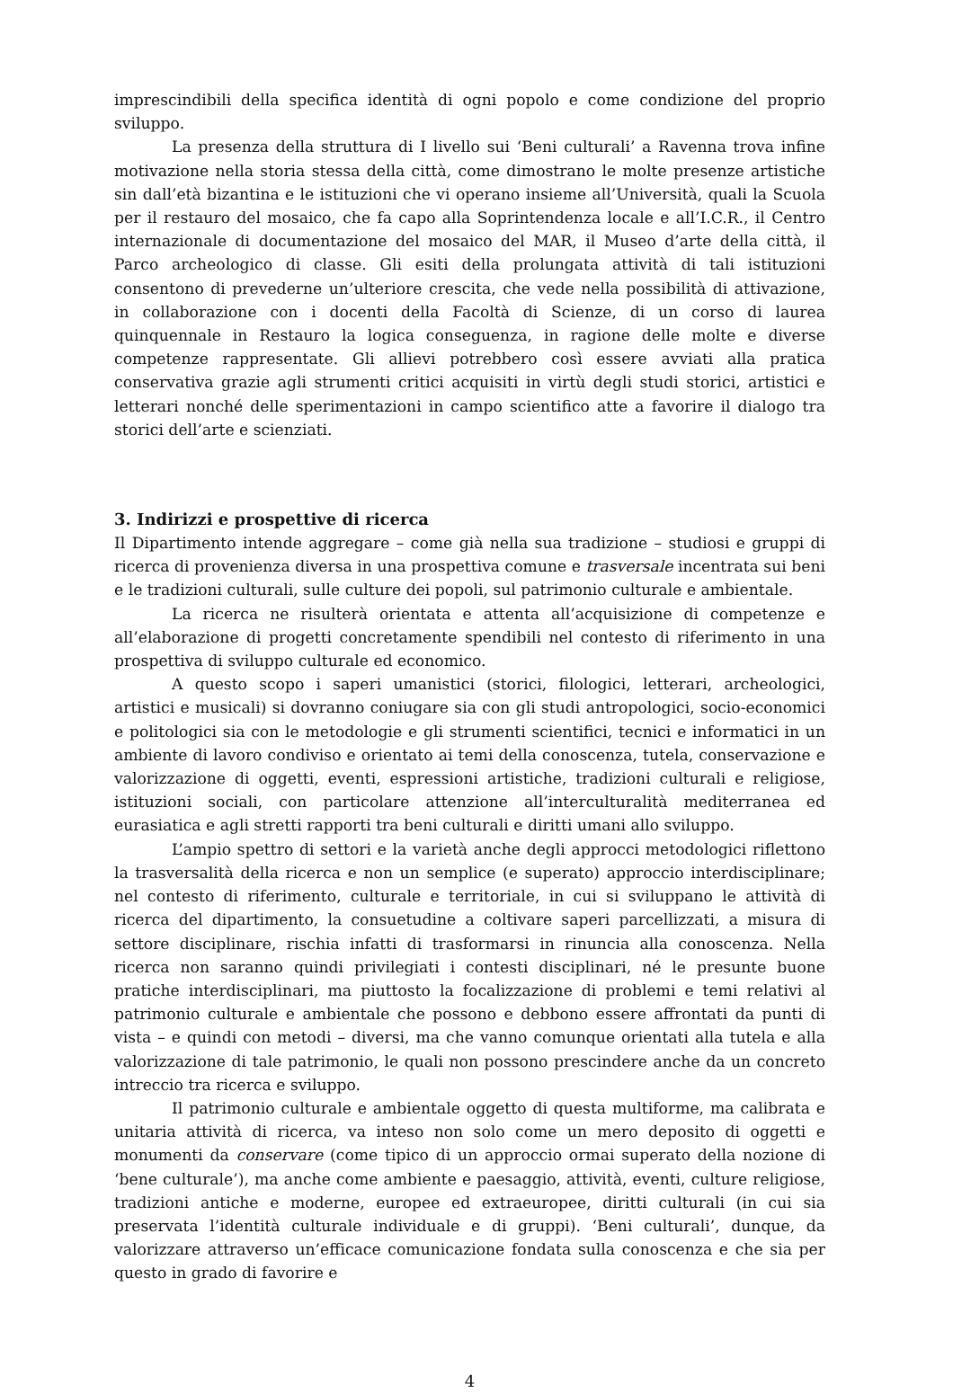imprescindibili della specifica identità di ogni popolo e come condizione del proprio sviluppo.
La presenza della struttura di I livello sui ‘Beni culturali’ a Ravenna trova infine motivazione nella storia stessa della città, come dimostrano le molte presenze artistiche sin dall’età bizantina e le istituzioni che vi operano insieme all’Università, quali la Scuola per il restauro del mosaico, che fa capo alla Soprintendenza locale e all’I.C.R., il Centro internazionale di documentazione del mosaico del MAR, il Museo d’arte della città, il Parco archeologico di classe. Gli esiti della prolungata attività di tali istituzioni consentono di prevederne un’ulteriore crescita, che vede nella possibilità di attivazione, in collaborazione con i docenti della Facoltà di Scienze, di un corso di laurea quinquennale in Restauro la logica conseguenza, in ragione delle molte e diverse competenze rappresentate. Gli allievi potrebbero così essere avviati alla pratica conservativa grazie agli strumenti critici acquisiti in virtù degli studi storici, artistici e letterari nonché delle sperimentazioni in campo scientifico atte a favorire il dialogo tra storici dell’arte e scienziati.
3. Indirizzi e prospettive di ricerca
Il Dipartimento intende aggregare – come già nella sua tradizione – studiosi e gruppi di ricerca di provenienza diversa in una prospettiva comune e trasversale incentrata sui beni e le tradizioni culturali, sulle culture dei popoli, sul patrimonio culturale e ambientale.
La ricerca ne risulterà orientata e attenta all’acquisizione di competenze e all’elaborazione di progetti concretamente spendibili nel contesto di riferimento in una prospettiva di sviluppo culturale ed economico.
A questo scopo i saperi umanistici (storici, filologici, letterari, archeologici, artistici e musicali) si dovranno coniugare sia con gli studi antropologici, socio-economici e politologici sia con le metodologie e gli strumenti scientifici, tecnici e informatici in un ambiente di lavoro condiviso e orientato ai temi della conoscenza, tutela, conservazione e valorizzazione di oggetti, eventi, espressioni artistiche, tradizioni culturali e religiose, istituzioni sociali, con particolare attenzione all’interculturalità mediterranea ed eurasiatica e agli stretti rapporti tra beni culturali e diritti umani allo sviluppo.
L’ampio spettro di settori e la varietà anche degli approcci metodologici riflettono la trasversalità della ricerca e non un semplice (e superato) approccio interdisciplinare; nel contesto di riferimento, culturale e territoriale, in cui si sviluppano le attività di ricerca del dipartimento, la consuetudine a coltivare saperi parcellizzati, a misura di settore disciplinare, rischia infatti di trasformarsi in rinuncia alla conoscenza. Nella ricerca non saranno quindi privilegiati i contesti disciplinari, né le presunte buone pratiche interdisciplinari, ma piuttosto la focalizzazione di problemi e temi relativi al patrimonio culturale e ambientale che possono e debbono essere affrontati da punti di vista – e quindi con metodi – diversi, ma che vanno comunque orientati alla tutela e alla valorizzazione di tale patrimonio, le quali non possono prescindere anche da un concreto intreccio tra ricerca e sviluppo.
Il patrimonio culturale e ambientale oggetto di questa multiforme, ma calibrata e unitaria attività di ricerca, va inteso non solo come un mero deposito di oggetti e monumenti da conservare (come tipico di un approccio ormai superato della nozione di ‘bene culturale’), ma anche come ambiente e paesaggio, attività, eventi, culture religiose, tradizioni antiche e moderne, europee ed extraeuropee, diritti culturali (in cui sia preservata l’identità culturale individuale e di gruppi). ‘Beni culturali’, dunque, da valorizzare attraverso un’efficace comunicazione fondata sulla conoscenza e che sia per questo in grado di favorire e
4